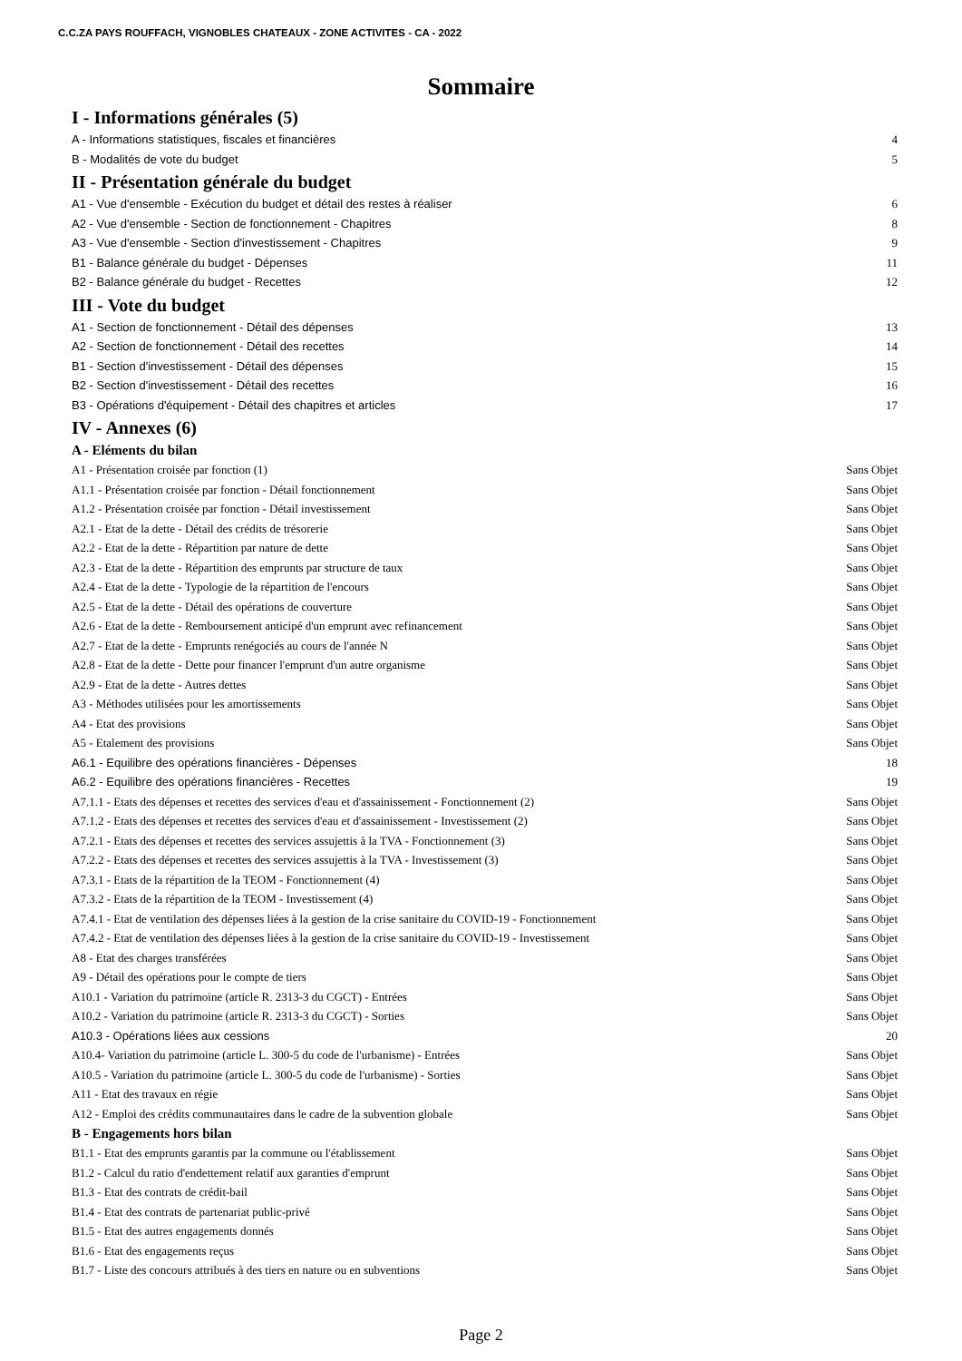C.C.ZA PAYS ROUFFACH, VIGNOBLES CHATEAUX - ZONE ACTIVITES - CA - 2022
Sommaire
I - Informations générales (5)
A - Informations statistiques, fiscales et financières 4
B - Modalités de vote du budget 5
II - Présentation générale du budget
A1 - Vue d'ensemble - Exécution du budget et détail des restes à réaliser 6
A2 - Vue d'ensemble - Section de fonctionnement - Chapitres 8
A3 - Vue d'ensemble - Section d'investissement - Chapitres 9
B1 - Balance générale du budget - Dépenses 11
B2 - Balance générale du budget - Recettes 12
III - Vote du budget
A1 - Section de fonctionnement - Détail des dépenses 13
A2 - Section de fonctionnement - Détail des recettes 14
B1 - Section d'investissement - Détail des dépenses 15
B2 - Section d'investissement - Détail des recettes 16
B3 - Opérations d'équipement - Détail des chapitres et articles 17
IV - Annexes (6)
A - Eléments du bilan
A1 - Présentation croisée par fonction (1) Sans Objet
A1.1 - Présentation croisée par fonction - Détail fonctionnement Sans Objet
A1.2 - Présentation croisée par fonction - Détail investissement Sans Objet
A2.1 - Etat de la dette - Détail des crédits de trésorerie Sans Objet
A2.2 - Etat de la dette - Répartition par nature de dette Sans Objet
A2.3 - Etat de la dette - Répartition des emprunts par structure de taux Sans Objet
A2.4 - Etat de la dette - Typologie de la répartition de l'encours Sans Objet
A2.5 - Etat de la dette - Détail des opérations de couverture Sans Objet
A2.6 - Etat de la dette - Remboursement anticipé d'un emprunt avec refinancement Sans Objet
A2.7 - Etat de la dette - Emprunts renégociés au cours de l'année N Sans Objet
A2.8 - Etat de la dette - Dette pour financer l'emprunt d'un autre organisme Sans Objet
A2.9 - Etat de la dette - Autres dettes Sans Objet
A3 - Méthodes utilisées pour les amortissements Sans Objet
A4 - Etat des provisions Sans Objet
A5 - Etalement des provisions Sans Objet
A6.1 - Equilibre des opérations financières - Dépenses 18
A6.2 - Equilibre des opérations financières - Recettes 19
A7.1.1 - Etats des dépenses et recettes des services d'eau et d'assainissement - Fonctionnement (2) Sans Objet
A7.1.2 - Etats des dépenses et recettes des services d'eau et d'assainissement - Investissement (2) Sans Objet
A7.2.1 - Etats des dépenses et recettes des services assujettis à la TVA - Fonctionnement (3) Sans Objet
A7.2.2 - Etats des dépenses et recettes des services assujettis à la TVA - Investissement (3) Sans Objet
A7.3.1 - Etats de la répartition de la TEOM - Fonctionnement (4) Sans Objet
A7.3.2 - Etats de la répartition de la TEOM - Investissement (4) Sans Objet
A7.4.1 - Etat de ventilation des dépenses liées à la gestion de la crise sanitaire du COVID-19 - Fonctionnement Sans Objet
A7.4.2 - Etat de ventilation des dépenses liées à la gestion de la crise sanitaire du COVID-19 - Investissement Sans Objet
A8 - Etat des charges transférées Sans Objet
A9 - Détail des opérations pour le compte de tiers Sans Objet
A10.1 - Variation du patrimoine (article R. 2313-3 du CGCT) - Entrées Sans Objet
A10.2 - Variation du patrimoine (article R. 2313-3 du CGCT) - Sorties Sans Objet
A10.3 - Opérations liées aux cessions 20
A10.4- Variation du patrimoine (article L. 300-5 du code de l'urbanisme) - Entrées Sans Objet
A10.5 - Variation du patrimoine (article L. 300-5 du code de l'urbanisme) - Sorties Sans Objet
A11 - Etat des travaux en régie Sans Objet
A12 - Emploi des crédits communautaires dans le cadre de la subvention globale Sans Objet
B - Engagements hors bilan
B1.1 - Etat des emprunts garantis par la commune ou l'établissement Sans Objet
B1.2 - Calcul du ratio d'endettement relatif aux garanties d'emprunt Sans Objet
B1.3 - Etat des contrats de crédit-bail Sans Objet
B1.4 - Etat des contrats de partenariat public-privé Sans Objet
B1.5 - Etat des autres engagements donnés Sans Objet
B1.6 - Etat des engagements reçus Sans Objet
B1.7 - Liste des concours attribués à des tiers en nature ou en subventions Sans Objet
Page 2